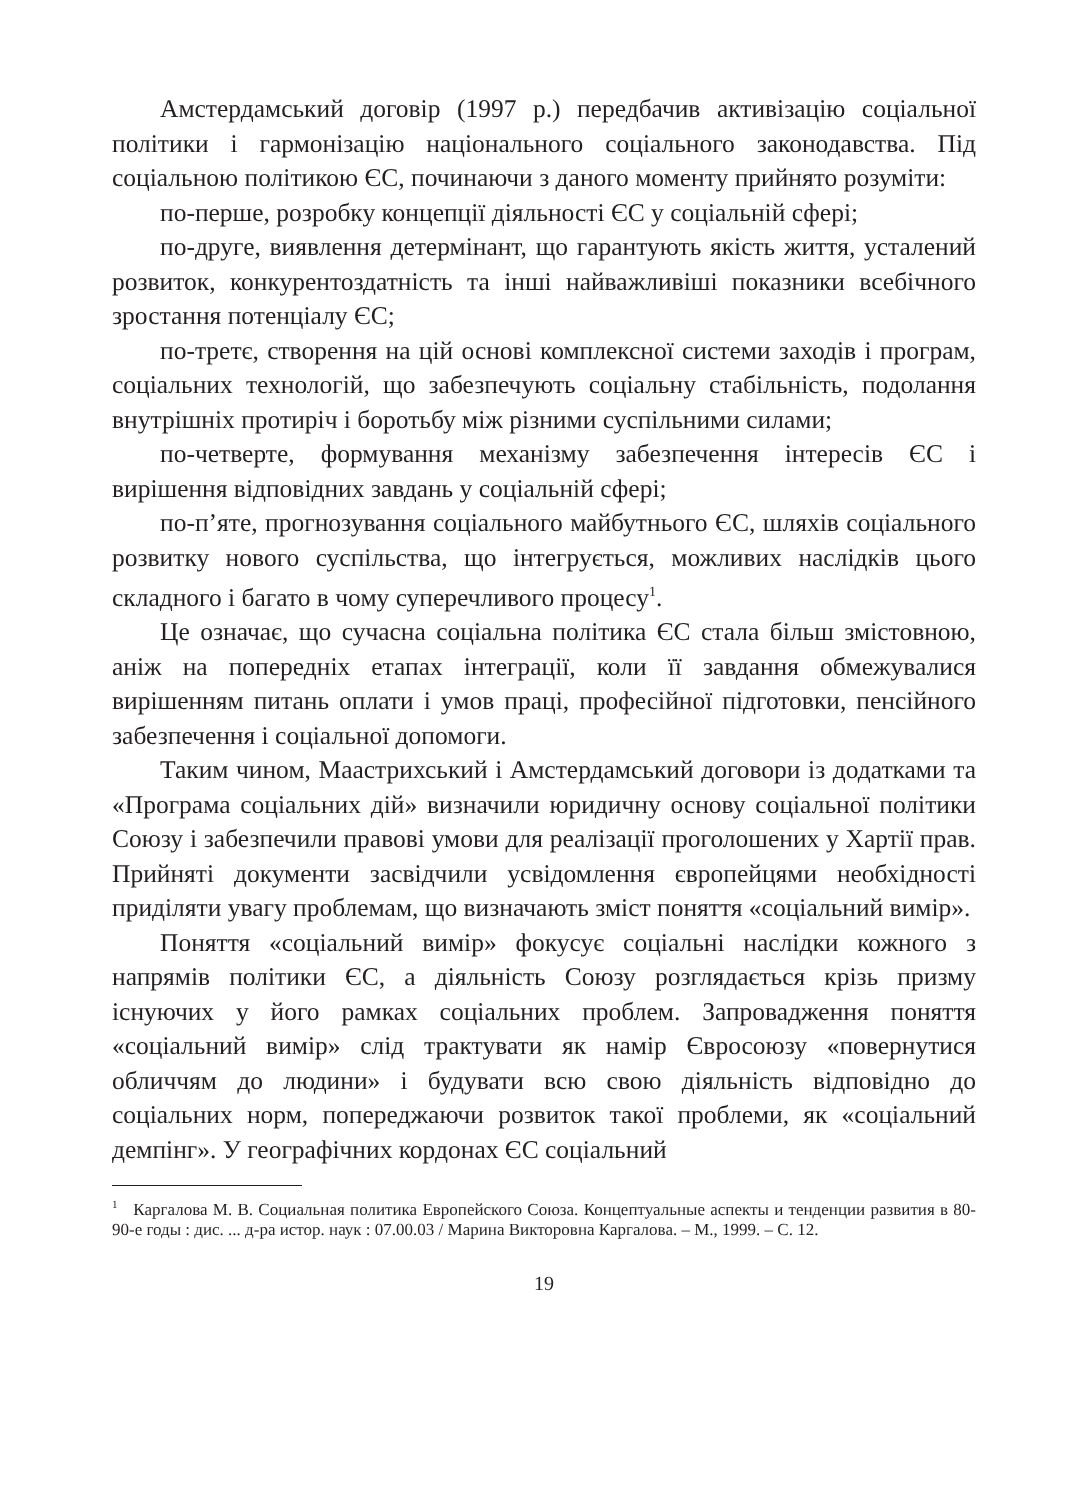Амстердамський договір (1997 р.) передбачив активізацію соціальної політики і гармонізацію національного соціального законодавства. Під соціальною політикою ЄС, починаючи з даного моменту прийнято розуміти:
по-перше, розробку концепції діяльності ЄС у соціальній сфері;
по-друге, виявлення детермінант, що гарантують якість життя, усталений розвиток, конкурентоздатність та інші найважливіші показники всебічного зростання потенціалу ЄС;
по-третє, створення на цій основі комплексної системи заходів і програм, соціальних технологій, що забезпечують соціальну стабільність, подолання внутрішніх протиріч і боротьбу між різними суспільними силами;
по-четверте, формування механізму забезпечення інтересів ЄС і вирішення відповідних завдань у соціальній сфері;
по-п’яте, прогнозування соціального майбутнього ЄС, шляхів соціального розвитку нового суспільства, що інтегрується, можливих наслідків цього складного і багато в чому суперечливого процесу<sup>1</sup>.
Це означає, що сучасна соціальна політика ЄС стала більш змістовною, аніж на попередніх етапах інтеграції, коли її завдання обмежувалися вирішенням питань оплати і умов праці, професійної підготовки, пенсійного забезпечення і соціальної допомоги.
Таким чином, Маастрихський і Амстердамський договори із додатками та «Програма соціальних дій» визначили юридичну основу соціальної політики Союзу і забезпечили правові умови для реалізації проголошених у Хартії прав. Прийняті документи засвідчили усвідомлення європейцями необхідності приділяти увагу проблемам, що визначають зміст поняття «соціальний вимір».
Поняття «соціальний вимір» фокусує соціальні наслідки кожного з напрямів політики ЄС, а діяльність Союзу розглядається крізь призму існуючих у його рамках соціальних проблем. Запровадження поняття «соціальний вимір» слід трактувати як намір Євросоюзу «повернутися обличчям до людини» і будувати всю свою діяльність відповідно до соціальних норм, попереджаючи розвиток такої проблеми, як «соціальний демпінг». У географічних кордонах ЄС соціальний
<sup>1</sup> Каргалова М. В. Социальная политика Европейского Союза. Концептуальные аспекты и тенденции развития в 80-90-е годы : дис. ... д-ра истор. наук : 07.00.03 / Марина Викторовна Каргалова. – М., 1999. – С. 12.
19